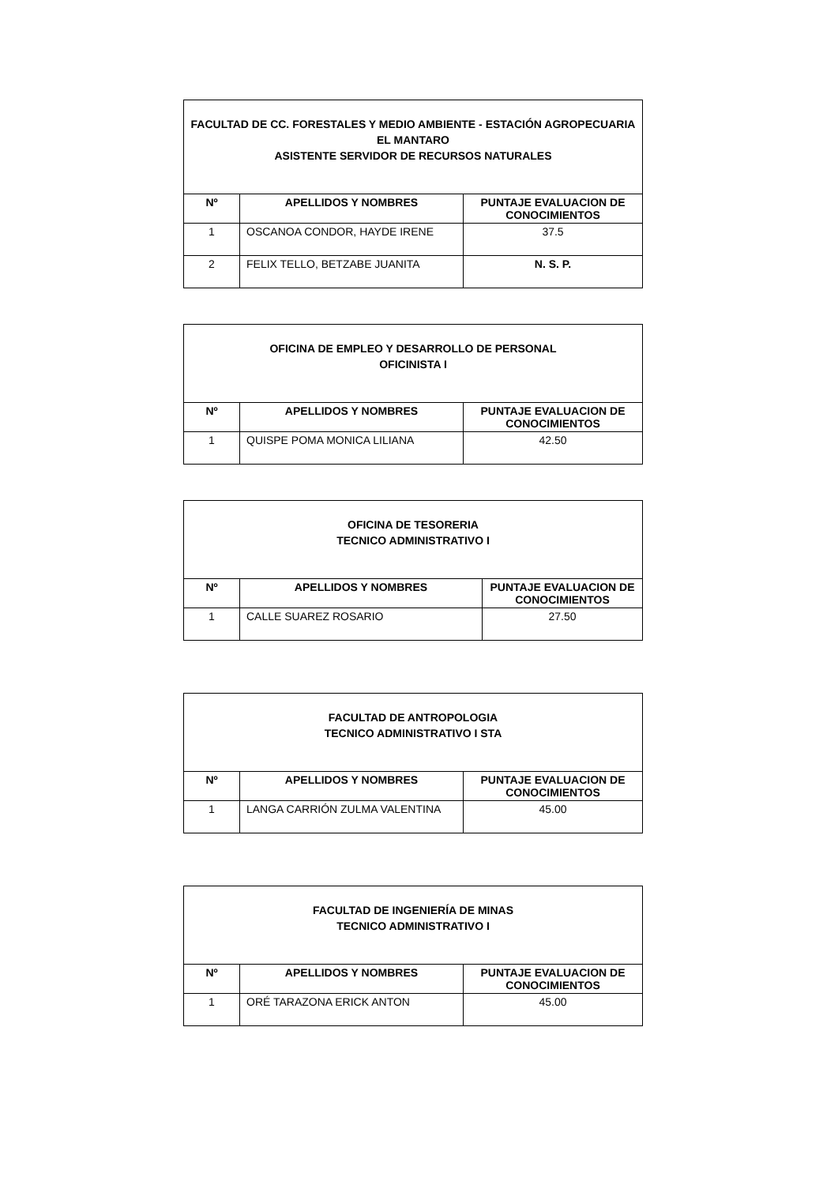| FACULTAD DE CC. FORESTALES Y MEDIO AMBIENTE - ESTACIÓN AGROPECUARIA EL MANTARO ASISTENTE SERVIDOR DE RECURSOS NATURALES | | |
| Nº | APELLIDOS Y NOMBRES | PUNTAJE EVALUACION DE CONOCIMIENTOS |
| 1 | OSCANOA CONDOR, HAYDE IRENE | 37.5 |
| 2 | FELIX TELLO, BETZABE JUANITA | N. S. P. |
| OFICINA DE EMPLEO Y DESARROLLO DE PERSONAL OFICINISTA I | | |
| Nº | APELLIDOS Y NOMBRES | PUNTAJE EVALUACION DE CONOCIMIENTOS |
| 1 | QUISPE POMA MONICA LILIANA | 42.50 |
| OFICINA DE TESORERIA TECNICO ADMINISTRATIVO I | | |
| Nº | APELLIDOS Y NOMBRES | PUNTAJE EVALUACION DE CONOCIMIENTOS |
| 1 | CALLE SUAREZ ROSARIO | 27.50 |
| FACULTAD DE ANTROPOLOGIA TECNICO ADMINISTRATIVO I STA | | |
| Nº | APELLIDOS Y NOMBRES | PUNTAJE EVALUACION DE CONOCIMIENTOS |
| 1 | LANGA CARRIÓN ZULMA VALENTINA | 45.00 |
| FACULTAD DE INGENIERÍA DE MINAS TECNICO ADMINISTRATIVO I | | |
| Nº | APELLIDOS Y NOMBRES | PUNTAJE EVALUACION DE CONOCIMIENTOS |
| 1 | ORÉ TARAZONA ERICK ANTON | 45.00 |